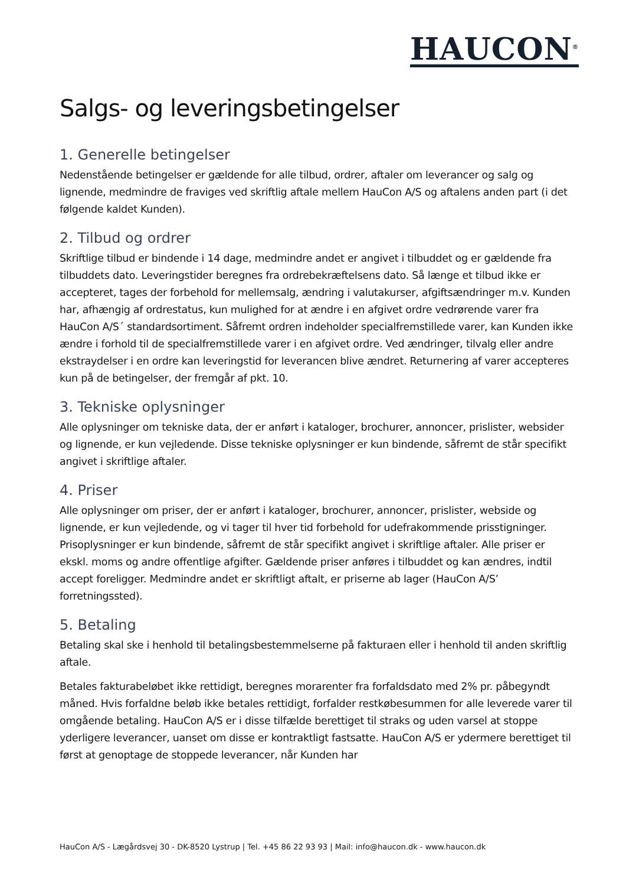HAUCON<sup>®</sup>
Salgs- og leveringsbetingelser
1. Generelle betingelser
Nedenstående betingelser er gældende for alle tilbud, ordrer, aftaler om leverancer og salg og lignende, medmindre de fraviges ved skriftlig aftale mellem HauCon A/S og aftalens anden part (i det følgende kaldet Kunden).
2. Tilbud og ordrer
Skriftlige tilbud er bindende i 14 dage, medmindre andet er angivet i tilbuddet og er gældende fra tilbuddets dato. Leveringstider beregnes fra ordrebekræftelsens dato. Så længe et tilbud ikke er accepteret, tages der forbehold for mellemsalg, ændring i valutakurser, afgiftsændringer m.v. Kunden har, afhængig af ordrestatus, kun mulighed for at ændre i en afgivet ordre vedrørende varer fra HauCon A/S´ standardsortiment. Såfremt ordren indeholder specialfremstillede varer, kan Kunden ikke ændre i forhold til de specialfremstillede varer i en afgivet ordre. Ved ændringer, tilvalg eller andre ekstraydelser i en ordre kan leveringstid for leverancen blive ændret. Returnering af varer accepteres kun på de betingelser, der fremgår af pkt. 10.
3. Tekniske oplysninger
Alle oplysninger om tekniske data, der er anført i kataloger, brochurer, annoncer, prislister, websider og lignende, er kun vejledende. Disse tekniske oplysninger er kun bindende, såfremt de står specifikt angivet i skriftlige aftaler.
4. Priser
Alle oplysninger om priser, der er anført i kataloger, brochurer, annoncer, prislister, webside og lignende, er kun vejledende, og vi tager til hver tid forbehold for udefrakommende prisstigninger. Prisoplysninger er kun bindende, såfremt de står specifikt angivet i skriftlige aftaler. Alle priser er ekskl. moms og andre offentlige afgifter. Gældende priser anføres i tilbuddet og kan ændres, indtil accept foreligger. Medmindre andet er skriftligt aftalt, er priserne ab lager (HauCon A/S’ forretningssted).
5. Betaling
Betaling skal ske i henhold til betalingsbestemmelserne på fakturaen eller i henhold til anden skriftlig aftale.
Betales fakturabeløbet ikke rettidigt, beregnes morarenter fra forfaldsdato med 2% pr. påbegyndt måned. Hvis forfaldne beløb ikke betales rettidigt, forfalder restkøbesummen for alle leverede varer til omgående betaling. HauCon A/S er i disse tilfælde berettiget til straks og uden varsel at stoppe yderligere leverancer, uanset om disse er kontraktligt fastsatte. HauCon A/S er ydermere berettiget til først at genoptage de stoppede leverancer, når Kunden har
HauCon A/S - Lægårdsvej 30 - DK-8520 Lystrup | Tel. +45 86 22 93 93 | Mail: info@haucon.dk - www.haucon.dk